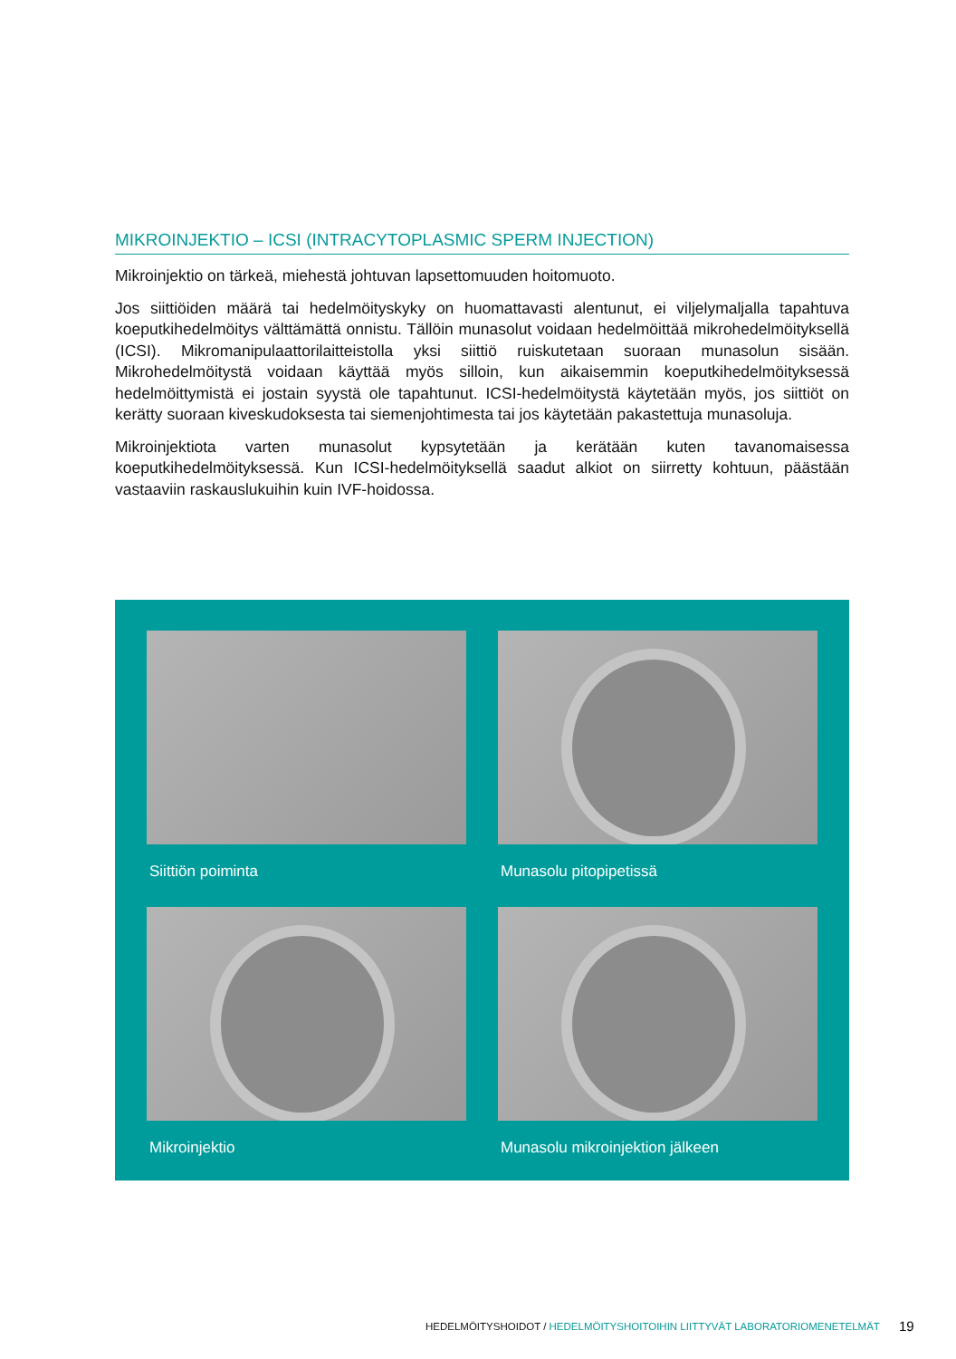MIKROINJEKTIO – ICSI (INTRACYTOPLASMIC SPERM INJECTION)
Mikroinjektio on tärkeä, miehestä johtuvan lapsettomuuden hoitomuoto.
Jos siittiöiden määrä tai hedelmöityskyky on huomattavasti alentunut, ei viljelymaljalla tapahtuva koeputkihedelmöitys välttämättä onnistu. Tällöin munasolut voidaan hedelmöittää mikrohedelmöityksellä (ICSI). Mikromanipulaattorilaitteistolla yksi siittiö ruiskutetaan suoraan munasolun sisään. Mikrohedelmöitystä voidaan käyttää myös silloin, kun aikaisemmin koeputkihedelmöityksessä hedelmöittymistä ei jostain syystä ole tapahtunut. ICSI-hedelmöitystä käytetään myös, jos siittiöt on kerätty suoraan kiveskudoksesta tai siemenjohtimesta tai jos käytetään pakastettuja munasoluja.
Mikroinjektiota varten munasolut kypsytetään ja kerätään kuten tavanomaisessa koeputkihedelmöityksessä. Kun ICSI-hedelmöityksellä saadut alkiot on siirretty kohtuun, päästään vastaaviin raskauslukuihin kuin IVF-hoidossa.
Siittiön poiminta
Munasolu pitopipetissä
Mikroinjektio
Munasolu mikroinjektion jälkeen
HEDELMÖITYSHOIDOT / HEDELMÖITYSHOITOIHIN LIITTYVÄT LABORATORIOMENETELMÄT
19